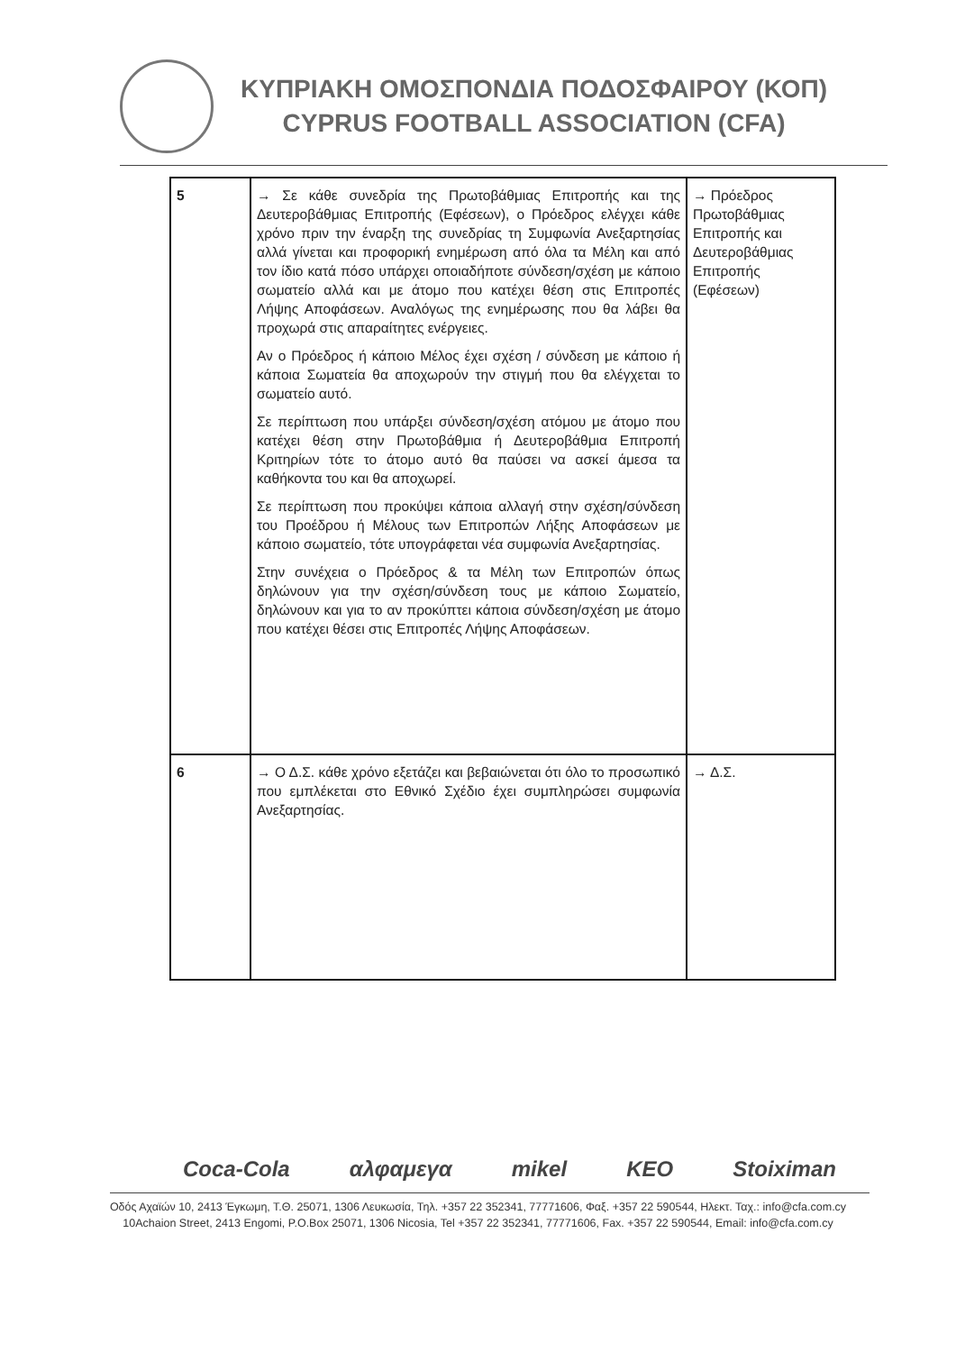ΚΥΠΡΙΑΚΗ ΟΜΟΣΠΟΝΔΙΑ ΠΟΔΟΣΦΑΙΡΟΥ (ΚΟΠ)
CYPRUS FOOTBALL ASSOCIATION (CFA)
| 5 | → Σε κάθε συνεδρία της Πρωτοβάθμιας Επιτροπής και της Δευτεροβάθμιας Επιτροπής (Εφέσεων), ο Πρόεδρος ελέγχει κάθε χρόνο πριν την έναρξη της συνεδρίας τη Συμφωνία Ανεξαρτησίας αλλά γίνεται και προφορική ενημέρωση από όλα τα Μέλη και από τον ίδιο κατά πόσο υπάρχει οποιαδήποτε σύνδεση/σχέση με κάποιο σωματείο αλλά και με άτομο που κατέχει θέση στις Επιτροπές Λήψης Αποφάσεων. Αναλόγως της ενημέρωσης που θα λάβει θα προχωρά στις απαραίτητες ενέργειες. Αν ο Πρόεδρος ή κάποιο Μέλος έχει σχέση / σύνδεση με κάποιο ή κάποια Σωματεία θα αποχωρούν την στιγμή που θα ελέγχεται το σωματείο αυτό. Σε περίπτωση που υπάρξει σύνδεση/σχέση ατόμου με άτομο που κατέχει θέση στην Πρωτοβάθμια ή Δευτεροβάθμια Επιτροπή Κριτηρίων τότε το άτομο αυτό θα παύσει να ασκεί άμεσα τα καθήκοντα του και θα αποχωρεί. Σε περίπτωση που προκύψει κάποια αλλαγή στην σχέση/σύνδεση του Προέδρου ή Μέλους των Επιτροπών Λήξης Αποφάσεων με κάποιο σωματείο, τότε υπογράφεται νέα συμφωνία Ανεξαρτησίας. Στην συνέχεια ο Πρόεδρος & τα Μέλη των Επιτροπών όπως δηλώνουν για την σχέση/σύνδεση τους με κάποιο Σωματείο, δηλώνουν και για το αν προκύπτει κάποια σύνδεση/σχέση με άτομο που κατέχει θέσει στις Επιτροπές Λήψης Αποφάσεων. | → Πρόεδρος Πρωτοβάθμιας Επιτροπής και Δευτεροβάθμιας Επιτροπής (Εφέσεων) |
| 6 | → Ο Δ.Σ. κάθε χρόνο εξετάζει και βεβαιώνεται ότι όλο το προσωπικό που εμπλέκεται στο Εθνικό Σχέδιο έχει συμπληρώσει συμφωνία Ανεξαρτησίας. | → Δ.Σ. |
Coca-Cola αλφαμεγα mikel KEO Stoiximan
Οδός Αχαϊών 10, 2413 Έγκωμη, Τ.Θ. 25071, 1306 Λευκωσία, Τηλ. +357 22 352341, 77771606, Φαξ. +357 22 590544, Ηλεκτ. Ταχ.: info@cfa.com.cy
10Achaion Street, 2413 Engomi, P.O.Box 25071, 1306 Nicosia, Tel +357 22 352341, 77771606, Fax. +357 22 590544, Email: info@cfa.com.cy